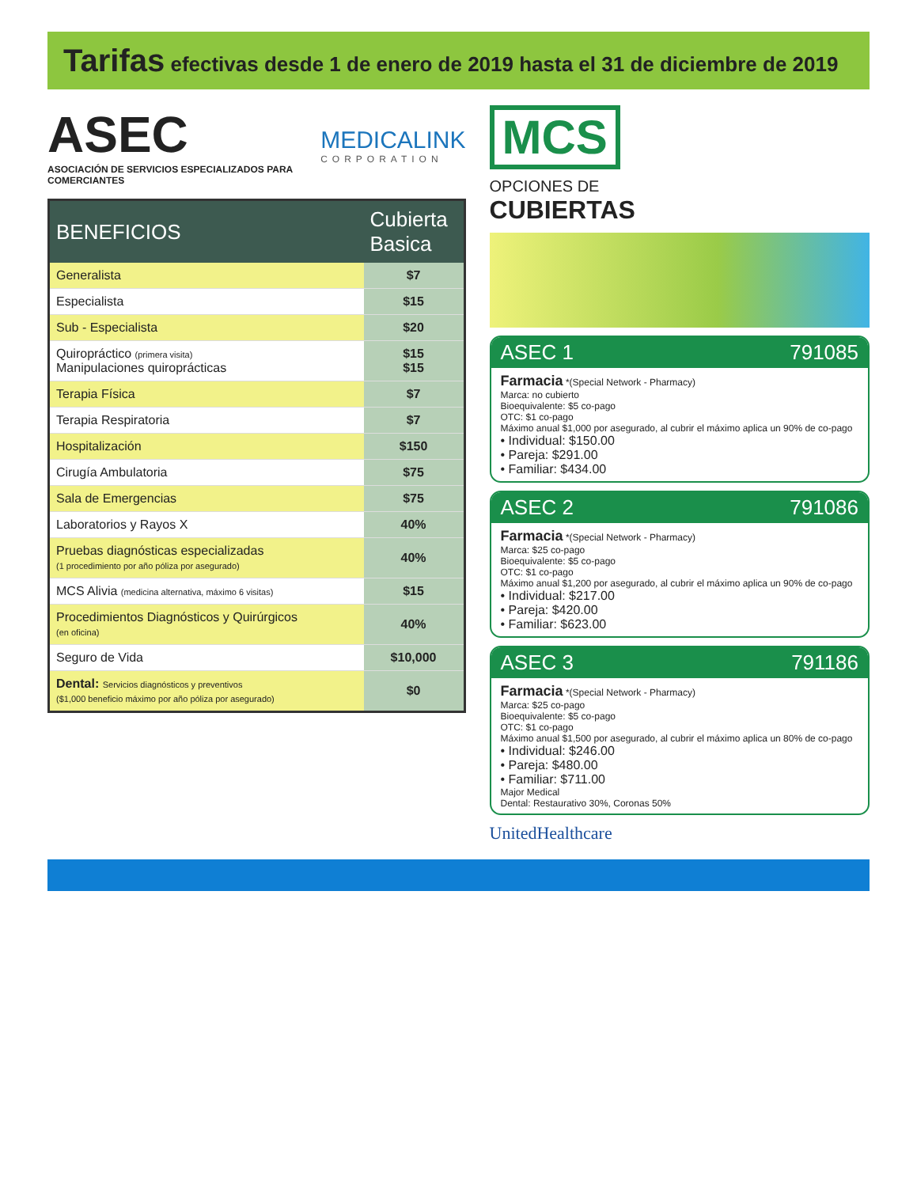Tarifas efectivas desde 1 de enero de 2019 hasta el 31 de diciembre de 2019
ASEC
ASOCIACIÓN DE SERVICIOS ESPECIALIZADOS PARA COMERCIANTES
MEDICALINK
CORPORATION
| BENEFICIOS | Cubierta Basica |
| --- | --- |
| Generalista | $7 |
| Especialista | $15 |
| Sub - Especialista | $20 |
| Quiropráctico (primera visita) Manipulaciones quiroprácticas | $15 $15 |
| Terapia Física | $7 |
| Terapia Respiratoria | $7 |
| Hospitalización | $150 |
| Cirugía Ambulatoria | $75 |
| Sala de Emergencias | $75 |
| Laboratorios y Rayos X | 40% |
| Pruebas diagnósticas especializadas (1 procedimiento por año póliza por asegurado) | 40% |
| MCS Alivia (medicina alternativa, máximo 6 visitas) | $15 |
| Procedimientos Diagnósticos y Quirúrgicos (en oficina) | 40% |
| Seguro de Vida | $10,000 |
| Dental: Servicios diagnósticos y preventivos ($1,000 beneficio máximo por año póliza por asegurado) | $0 |
MCS
OPCIONES DE
CUBIERTAS
ASEC 1 791085
Farmacia *(Special Network - Pharmacy)
Marca: no cubierto
Bioequivalente: $5 co-pago
OTC: $1 co-pago
Máximo anual $1,000 por asegurado, al cubrir el máximo aplica un 90% de co-pago
• Individual: $150.00
• Pareja: $291.00
• Familiar: $434.00
ASEC 2 791086
Farmacia *(Special Network - Pharmacy)
Marca: $25 co-pago
Bioequivalente: $5 co-pago
OTC: $1 co-pago
Máximo anual $1,200 por asegurado, al cubrir el máximo aplica un 90% de co-pago
• Individual: $217.00
• Pareja: $420.00
• Familiar: $623.00
ASEC 3 791186
Farmacia *(Special Network - Pharmacy)
Marca: $25 co-pago
Bioequivalente: $5 co-pago
OTC: $1 co-pago
Máximo anual $1,500 por asegurado, al cubrir el máximo aplica un 80% de co-pago
• Individual: $246.00
• Pareja: $480.00
• Familiar: $711.00
Major Medical
Dental: Restaurativo 30%, Coronas 50%
UnitedHealthcare